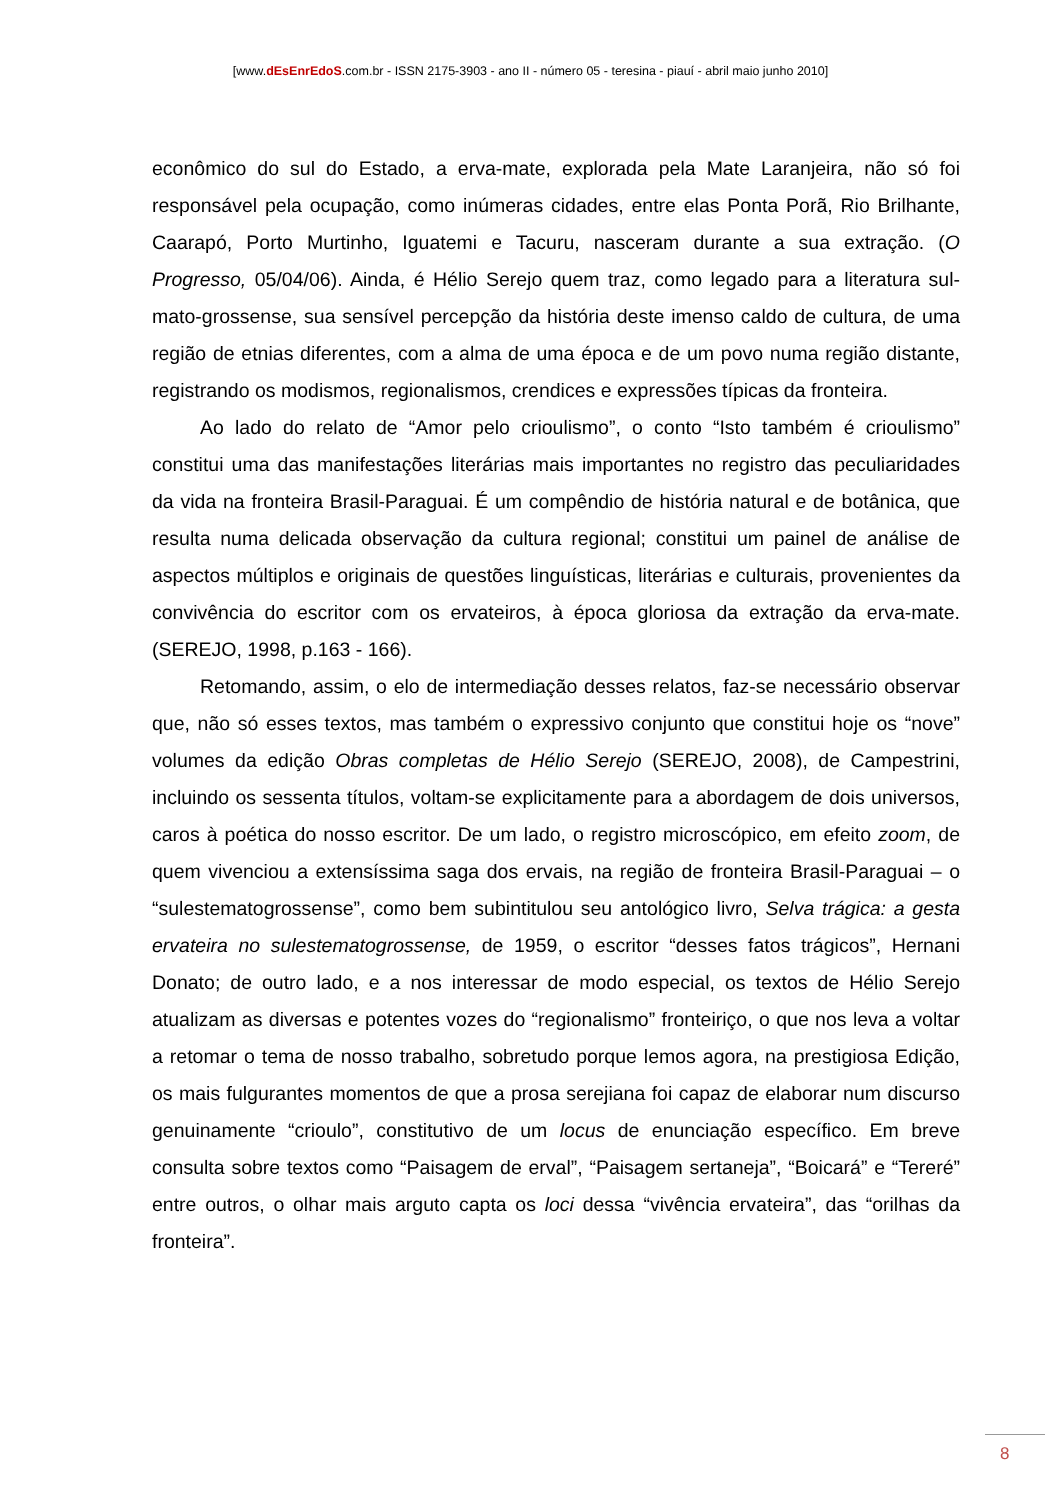[www.dEsEnrEdoS.com.br - ISSN 2175-3903 - ano II - número 05 - teresina - piauí - abril maio junho 2010]
econômico do sul do Estado, a erva-mate, explorada pela Mate Laranjeira, não só foi responsável pela ocupação, como inúmeras cidades, entre elas Ponta Porã, Rio Brilhante, Caarapó, Porto Murtinho, Iguatemi e Tacuru, nasceram durante a sua extração. (O Progresso, 05/04/06). Ainda, é Hélio Serejo quem traz, como legado para a literatura sul-mato-grossense, sua sensível percepção da história deste imenso caldo de cultura, de uma região de etnias diferentes, com a alma de uma época e de um povo numa região distante, registrando os modismos, regionalismos, crendices e expressões típicas da fronteira.
Ao lado do relato de “Amor pelo crioulismo”, o conto “Isto também é crioulismo” constitui uma das manifestações literárias mais importantes no registro das peculiaridades da vida na fronteira Brasil-Paraguai. É um compêndio de história natural e de botânica, que resulta numa delicada observação da cultura regional; constitui um painel de análise de aspectos múltiplos e originais de questões linguísticas, literárias e culturais, provenientes da convivência do escritor com os ervateiros, à época gloriosa da extração da erva-mate. (SEREJO, 1998, p.163 - 166).
Retomando, assim, o elo de intermediação desses relatos, faz-se necessário observar que, não só esses textos, mas também o expressivo conjunto que constitui hoje os “nove” volumes da edição Obras completas de Hélio Serejo (SEREJO, 2008), de Campestrini, incluindo os sessenta títulos, voltam-se explicitamente para a abordagem de dois universos, caros à poética do nosso escritor. De um lado, o registro microscópico, em efeito zoom, de quem vivenciou a extensíssima saga dos ervais, na região de fronteira Brasil-Paraguai – o “sulestematogrossense”, como bem subintitulou seu antológico livro, Selva trágica: a gesta ervateira no sulestematogrossense, de 1959, o escritor “desses fatos trágicos”, Hernani Donato; de outro lado, e a nos interessar de modo especial, os textos de Hélio Serejo atualizam as diversas e potentes vozes do “regionalismo” fronteiriço, o que nos leva a voltar a retomar o tema de nosso trabalho, sobretudo porque lemos agora, na prestigiosa Edição, os mais fulgurantes momentos de que a prosa serejiana foi capaz de elaborar num discurso genuinamente “crioulo”, constitutivo de um locus de enunciação específico. Em breve consulta sobre textos como “Paisagem de erval”, “Paisagem sertaneja”, “Boicará” e “Tereré” entre outros, o olhar mais arguto capta os loci dessa “vivência ervateira”, das “orilhas da fronteira”.
8